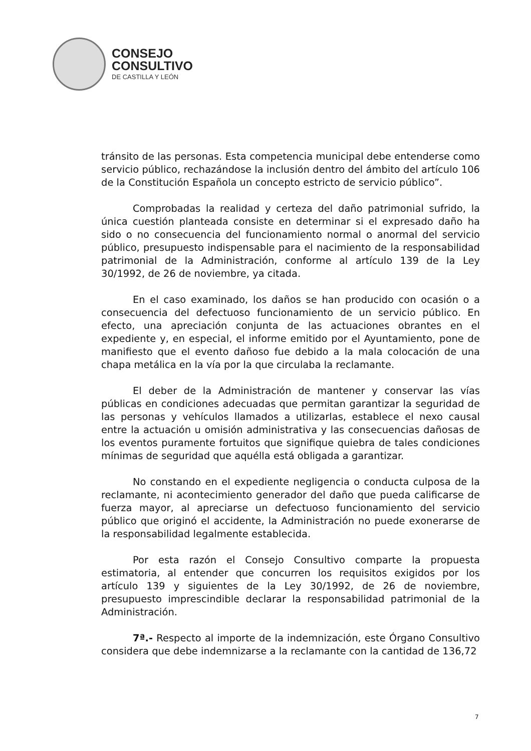CONSEJO
CONSULTIVO
DE CASTILLA Y LEÓN
tránsito de las personas. Esta competencia municipal debe entenderse como servicio público, rechazándose la inclusión dentro del ámbito del artículo 106 de la Constitución Española un concepto estricto de servicio público”.
Comprobadas la realidad y certeza del daño patrimonial sufrido, la única cuestión planteada consiste en determinar si el expresado daño ha sido o no consecuencia del funcionamiento normal o anormal del servicio público, presupuesto indispensable para el nacimiento de la responsabilidad patrimonial de la Administración, conforme al artículo 139 de la Ley 30/1992, de 26 de noviembre, ya citada.
En el caso examinado, los daños se han producido con ocasión o a consecuencia del defectuoso funcionamiento de un servicio público. En efecto, una apreciación conjunta de las actuaciones obrantes en el expediente y, en especial, el informe emitido por el Ayuntamiento, pone de manifiesto que el evento dañoso fue debido a la mala colocación de una chapa metálica en la vía por la que circulaba la reclamante.
El deber de la Administración de mantener y conservar las vías públicas en condiciones adecuadas que permitan garantizar la seguridad de las personas y vehículos llamados a utilizarlas, establece el nexo causal entre la actuación u omisión administrativa y las consecuencias dañosas de los eventos puramente fortuitos que signifique quiebra de tales condiciones mínimas de seguridad que aquélla está obligada a garantizar.
No constando en el expediente negligencia o conducta culposa de la reclamante, ni acontecimiento generador del daño que pueda calificarse de fuerza mayor, al apreciarse un defectuoso funcionamiento del servicio público que originó el accidente, la Administración no puede exonerarse de la responsabilidad legalmente establecida.
Por esta razón el Consejo Consultivo comparte la propuesta estimatoria, al entender que concurren los requisitos exigidos por los artículo 139 y siguientes de la Ley 30/1992, de 26 de noviembre, presupuesto imprescindible declarar la responsabilidad patrimonial de la Administración.
7ª.- Respecto al importe de la indemnización, este Órgano Consultivo considera que debe indemnizarse a la reclamante con la cantidad de 136,72
7